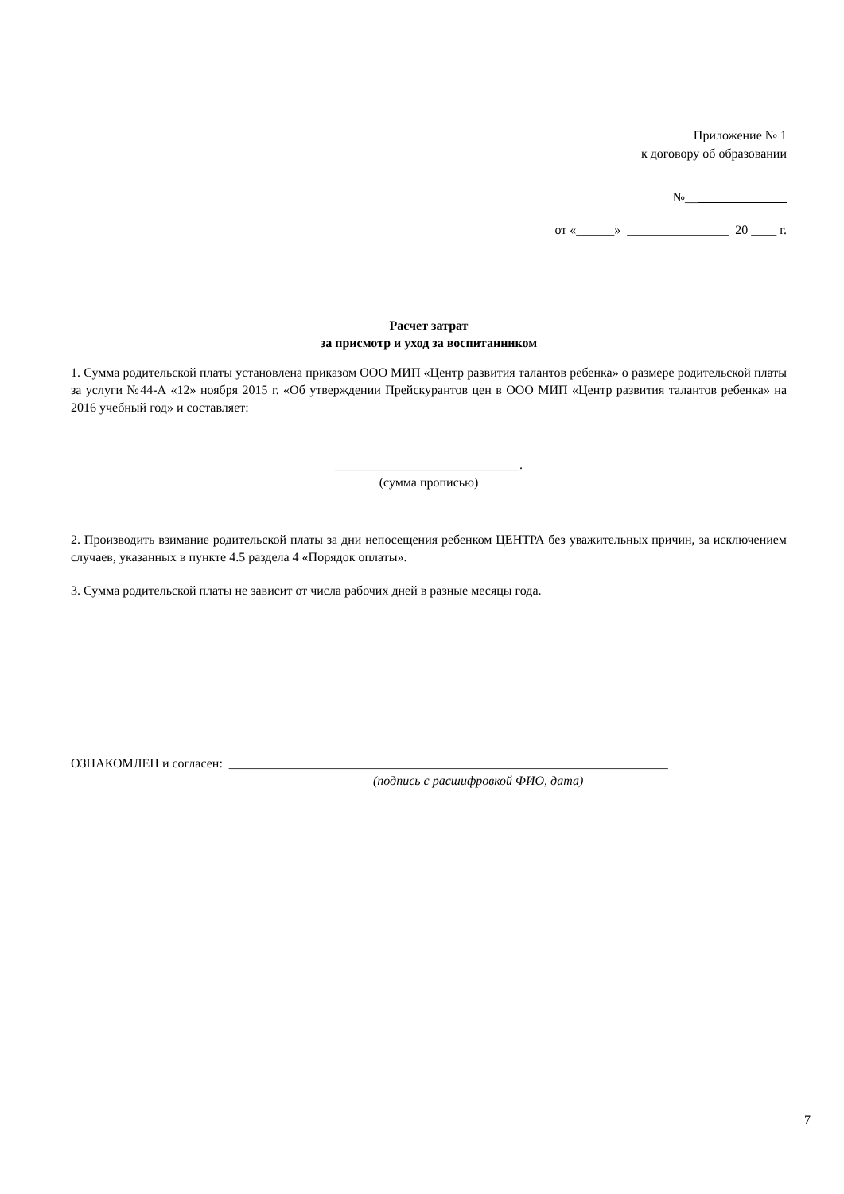Приложение № 1
к договору об образовании
№__
от «______» ________________ 20 ____ г.
Расчет затрат
за присмотр и уход за воспитанником
1. Сумма родительской платы установлена приказом ООО МИП «Центр развития талантов ребенка» о размере родительской платы за услуги №44-А «12» ноября 2015 г. «Об утверждении Прейскурантов цен в ООО МИП «Центр развития талантов ребенка» на 2016 учебный год» и составляет:
_____________________________.
(сумма прописью)
2. Производить взимание родительской платы за дни непосещения ребенком ЦЕНТРА без уважительных причин, за исключением случаев, указанных в пункте 4.5 раздела 4 «Порядок оплаты».
3. Сумма родительской платы не зависит от числа рабочих дней в разные месяцы года.
ОЗНАКОМЛЕН и согласен: _____________________________________________________________________
(подпись с расшифровкой ФИО, дата)
7